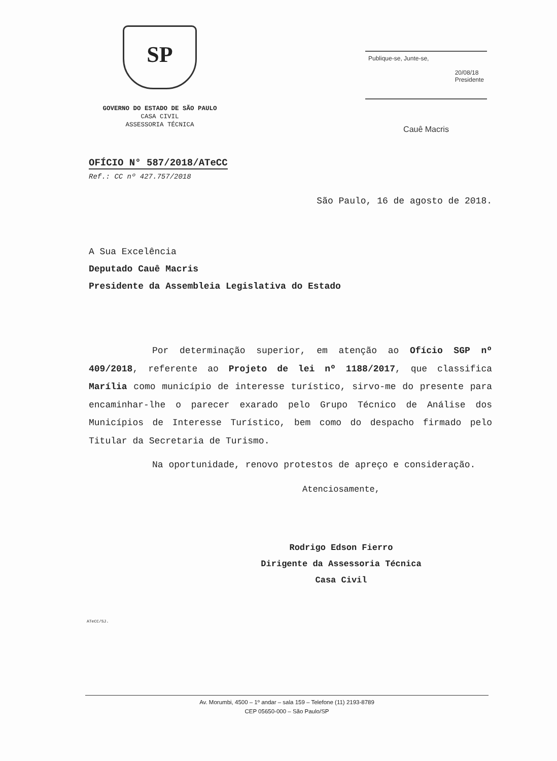SP
GOVERNO DO ESTADO DE SÃO PAULO
CASA CIVIL
ASSESSORIA TÉCNICA
Publique-se, Junte-se,
20/08/18
Presidente
Cauê Macris
OFÍCIO N° 587/2018/ATeCC
Ref.: CC nº 427.757/2018
São Paulo, 16 de agosto de 2018.
A Sua Excelência
Deputado Cauê Macris
Presidente da Assembleia Legislativa do Estado
Por determinação superior, em atenção ao Ofício SGP nº 409/2018, referente ao Projeto de lei nº 1188/2017, que classifica Marília como município de interesse turístico, sirvo-me do presente para encaminhar-lhe o parecer exarado pelo Grupo Técnico de Análise dos Municípios de Interesse Turístico, bem como do despacho firmado pelo Titular da Secretaria de Turismo.
Na oportunidade, renovo protestos de apreço e consideração.
Atenciosamente,
Rodrigo Edson Fierro
Dirigente da Assessoria Técnica
Casa Civil
ATeCC/SJ.
Av. Morumbi, 4500 – 1º andar – sala 159 – Telefone (11) 2193-8789
CEP 05650-000 – São Paulo/SP